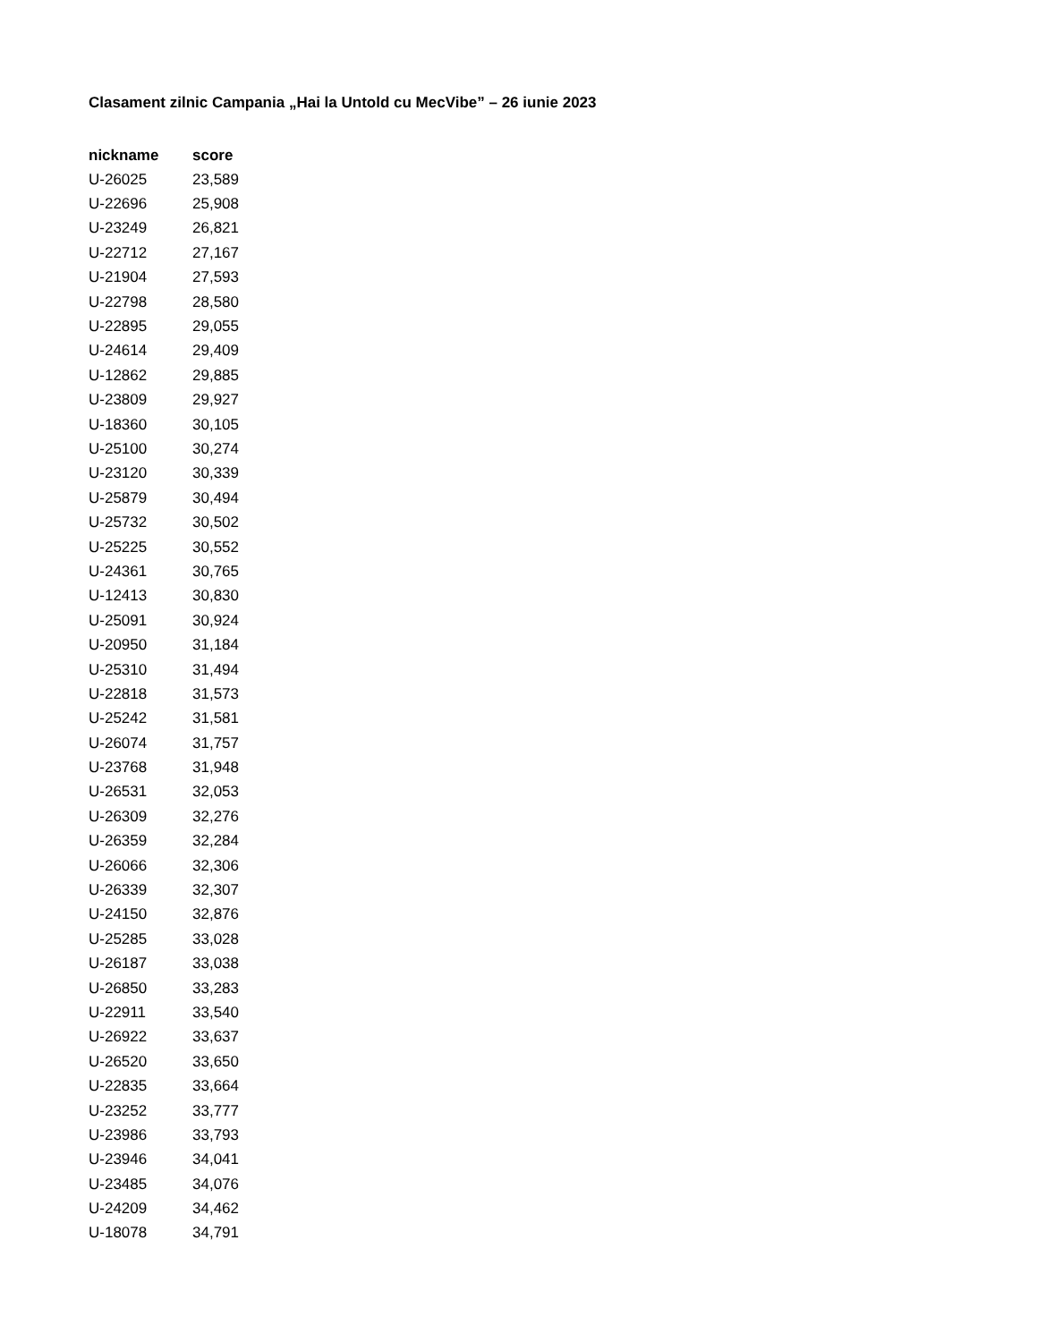Clasament zilnic Campania „Hai la Untold cu MecVibe” – 26 iunie 2023
| nickname | score |
| --- | --- |
| U-26025 | 23,589 |
| U-22696 | 25,908 |
| U-23249 | 26,821 |
| U-22712 | 27,167 |
| U-21904 | 27,593 |
| U-22798 | 28,580 |
| U-22895 | 29,055 |
| U-24614 | 29,409 |
| U-12862 | 29,885 |
| U-23809 | 29,927 |
| U-18360 | 30,105 |
| U-25100 | 30,274 |
| U-23120 | 30,339 |
| U-25879 | 30,494 |
| U-25732 | 30,502 |
| U-25225 | 30,552 |
| U-24361 | 30,765 |
| U-12413 | 30,830 |
| U-25091 | 30,924 |
| U-20950 | 31,184 |
| U-25310 | 31,494 |
| U-22818 | 31,573 |
| U-25242 | 31,581 |
| U-26074 | 31,757 |
| U-23768 | 31,948 |
| U-26531 | 32,053 |
| U-26309 | 32,276 |
| U-26359 | 32,284 |
| U-26066 | 32,306 |
| U-26339 | 32,307 |
| U-24150 | 32,876 |
| U-25285 | 33,028 |
| U-26187 | 33,038 |
| U-26850 | 33,283 |
| U-22911 | 33,540 |
| U-26922 | 33,637 |
| U-26520 | 33,650 |
| U-22835 | 33,664 |
| U-23252 | 33,777 |
| U-23986 | 33,793 |
| U-23946 | 34,041 |
| U-23485 | 34,076 |
| U-24209 | 34,462 |
| U-18078 | 34,791 |